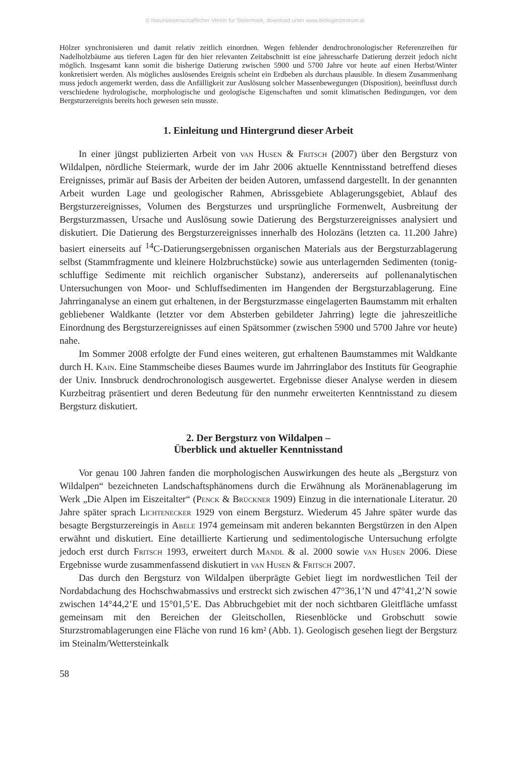© Naturwissenschaftlicher Verein für Steiermark; download unter www.biologiezentrum.at
Hölzer synchronisieren und damit relativ zeitlich einordnen. Wegen fehlender dendrochronologischer Referenzreihen für Nadelholzbäume aus tieferen Lagen für den hier relevanten Zeitabschnitt ist eine jahresscharfe Datierung derzeit jedoch nicht möglich. Insgesamt kann somit die bisherige Datierung zwischen 5900 und 5700 Jahre vor heute auf einen Herbst/Winter konkretisiert werden. Als mögliches auslösendes Ereignis scheint ein Erdbeben als durchaus plausible. In diesem Zusammenhang muss jedoch angemerkt werden, dass die Anfälligkeit zur Auslösung solcher Massenbewegungen (Disposition), beeinflusst durch verschiedene hydrologische, morphologische und geologische Eigenschaften und somit klimatischen Bedingungen, vor dem Bergsturzereignis bereits hoch gewesen sein musste.
1. Einleitung und Hintergrund dieser Arbeit
In einer jüngst publizierten Arbeit von van Husen & Fritsch (2007) über den Bergsturz von Wildalpen, nördliche Steiermark, wurde der im Jahr 2006 aktuelle Kenntnisstand betreffend dieses Ereignisses, primär auf Basis der Arbeiten der beiden Autoren, umfassend dargestellt. In der genannten Arbeit wurden Lage und geologischer Rahmen, Abrissgebiete Ablagerungsgebiet, Ablauf des Bergsturzereignisses, Volumen des Bergsturzes und ursprüngliche Formenwelt, Ausbreitung der Bergsturzmassen, Ursache und Auslösung sowie Datierung des Bergsturzereignisses analysiert und diskutiert. Die Datierung des Bergsturzereignisses innerhalb des Holozäns (letzten ca. 11.200 Jahre) basiert einerseits auf <sup>14</sup>C-Datierungsergebnissen organischen Materials aus der Bergsturzablagerung selbst (Stammfragmente und kleinere Holzbruchstücke) sowie aus unterlagernden Sedimenten (tonig-schluffige Sedimente mit reichlich organischer Substanz), andererseits auf pollenanalytischen Untersuchungen von Moor- und Schluffsedimenten im Hangenden der Bergsturzablagerung. Eine Jahrringanalyse an einem gut erhaltenen, in der Bergsturzmasse eingelagerten Baumstamm mit erhalten gebliebener Waldkante (letzter vor dem Absterben gebildeter Jahrring) legte die jahreszeitliche Einordnung des Bergsturzereignisses auf einen Spätsommer (zwischen 5900 und 5700 Jahre vor heute) nahe.
Im Sommer 2008 erfolgte der Fund eines weiteren, gut erhaltenen Baumstammes mit Waldkante durch H. Kain. Eine Stammscheibe dieses Baumes wurde im Jahrringlabor des Instituts für Geographie der Univ. Innsbruck dendrochronologisch ausgewertet. Ergebnisse dieser Analyse werden in diesem Kurzbeitrag präsentiert und deren Bedeutung für den nunmehr erweiterten Kenntnisstand zu diesem Bergsturz diskutiert.
2. Der Bergsturz von Wildalpen –
Überblick und aktueller Kenntnisstand
Vor genau 100 Jahren fanden die morphologischen Auswirkungen des heute als „Bergsturz von Wildalpen“ bezeichneten Landschaftsphänomens durch die Erwähnung als Moränenablagerung im Werk „Die Alpen im Eiszeitalter“ (Penck & Brückner 1909) Einzug in die internationale Literatur. 20 Jahre später sprach Lichtenecker 1929 von einem Bergsturz. Wiederum 45 Jahre später wurde das besagte Bergsturzereingis in Abele 1974 gemeinsam mit anderen bekannten Bergstürzen in den Alpen erwähnt und diskutiert. Eine detaillierte Kartierung und sedimentologische Untersuchung erfolgte jedoch erst durch Fritsch 1993, erweitert durch Mandl & al. 2000 sowie van Husen 2006. Diese Ergebnisse wurde zusammenfassend diskutiert in van Husen & Fritsch 2007.
Das durch den Bergsturz von Wildalpen überprägte Gebiet liegt im nordwestlichen Teil der Nordabdachung des Hochschwabmassivs und erstreckt sich zwischen 47°36,1’N und 47°41,2’N sowie zwischen 14°44,2’E und 15°01,5’E. Das Abbruchgebiet mit der noch sichtbaren Gleitfläche umfasst gemeinsam mit den Bereichen der Gleitschollen, Riesenblöcke und Grobschutt sowie Sturzstromablagerungen eine Fläche von rund 16 km² (Abb. 1). Geologisch gesehen liegt der Bergsturz im Steinalm/Wettersteinkalk
58